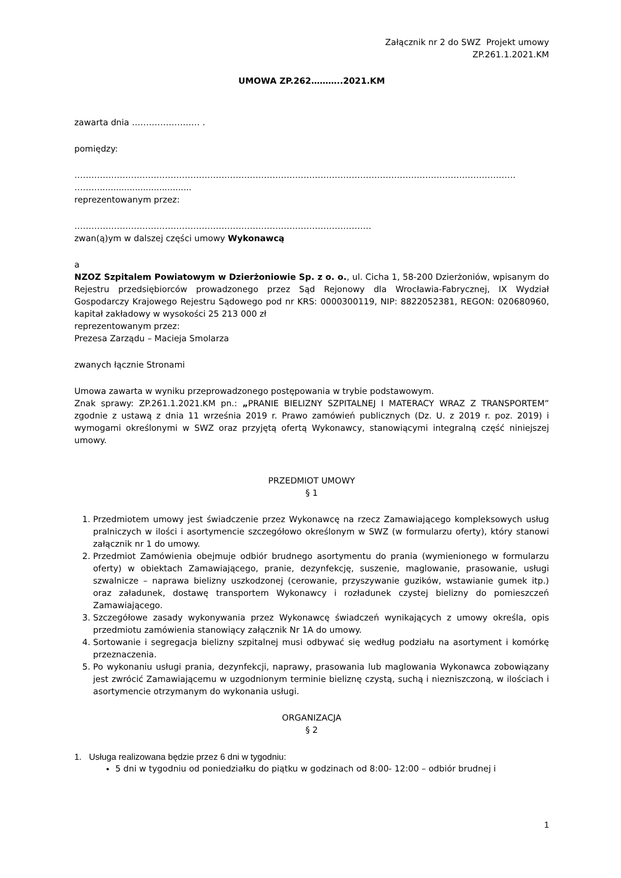Załącznik nr 2 do SWZ Projekt umowy
ZP.261.1.2021.KM
UMOWA ZP.262………..2021.KM
zawarta dnia …………………… .
pomiędzy:
…………………………………………………………………………………………………………………………………………
………..................................
reprezentowanym przez:
……………………………………………………………………………………………
zwan(ą)ym w dalszej części umowy Wykonawcą
a
NZOZ Szpitalem Powiatowym w Dzierżoniowie Sp. z o. o., ul. Cicha 1, 58-200 Dzierżoniów, wpisanym do Rejestru przedsiębiorców prowadzonego przez Sąd Rejonowy dla Wrocławia-Fabrycznej, IX Wydział Gospodarczy Krajowego Rejestru Sądowego pod nr KRS: 0000300119, NIP: 8822052381, REGON: 020680960, kapitał zakładowy w wysokości 25 213 000 zł
reprezentowanym przez:
Prezesa Zarządu – Macieja Smolarza
zwanych łącznie Stronami
Umowa zawarta w wyniku przeprowadzonego postępowania w trybie podstawowym.
Znak sprawy: ZP.261.1.2021.KM pn.: „PRANIE BIELIZNY SZPITALNEJ I MATERACY WRAZ Z TRANSPORTEM” zgodnie z ustawą z dnia 11 września 2019 r. Prawo zamówień publicznych (Dz. U. z 2019 r. poz. 2019) i wymogami określonymi w SWZ oraz przyjętą ofertą Wykonawcy, stanowiącymi integralną część niniejszej umowy.
PRZEDMIOT UMOWY
§ 1
1. Przedmiotem umowy jest świadczenie przez Wykonawcę na rzecz Zamawiającego kompleksowych usług pralniczych w ilości i asortymencie szczegółowo określonym w SWZ (w formularzu oferty), który stanowi załącznik nr 1 do umowy.
2. Przedmiot Zamówienia obejmuje odbiór brudnego asortymentu do prania (wymienionego w formularzu oferty) w obiektach Zamawiającego, pranie, dezynfekcję, suszenie, maglowanie, prasowanie, usługi szwalnicze – naprawa bielizny uszkodzonej (cerowanie, przyszywanie guzików, wstawianie gumek itp.) oraz załadunek, dostawę transportem Wykonawcy i rozładunek czystej bielizny do pomieszczeń Zamawiającego.
3. Szczegółowe zasady wykonywania przez Wykonawcę świadczeń wynikających z umowy określa, opis przedmiotu zamówienia stanowiący załącznik Nr 1A do umowy.
4. Sortowanie i segregacja bielizny szpitalnej musi odbywać się według podziału na asortyment i komórkę przeznaczenia.
5. Po wykonaniu usługi prania, dezynfekcji, naprawy, prasowania lub maglowania Wykonawca zobowiązany jest zwrócić Zamawiającemu w uzgodnionym terminie bieliznę czystą, suchą i niezniszczoną, w ilościach i asortymencie otrzymanym do wykonania usługi.
ORGANIZACJA
§ 2
1. Usługa realizowana będzie przez 6 dni w tygodniu:
5 dni w tygodniu od poniedziałku do piątku w godzinach od 8:00- 12:00 – odbiór brudnej i
1